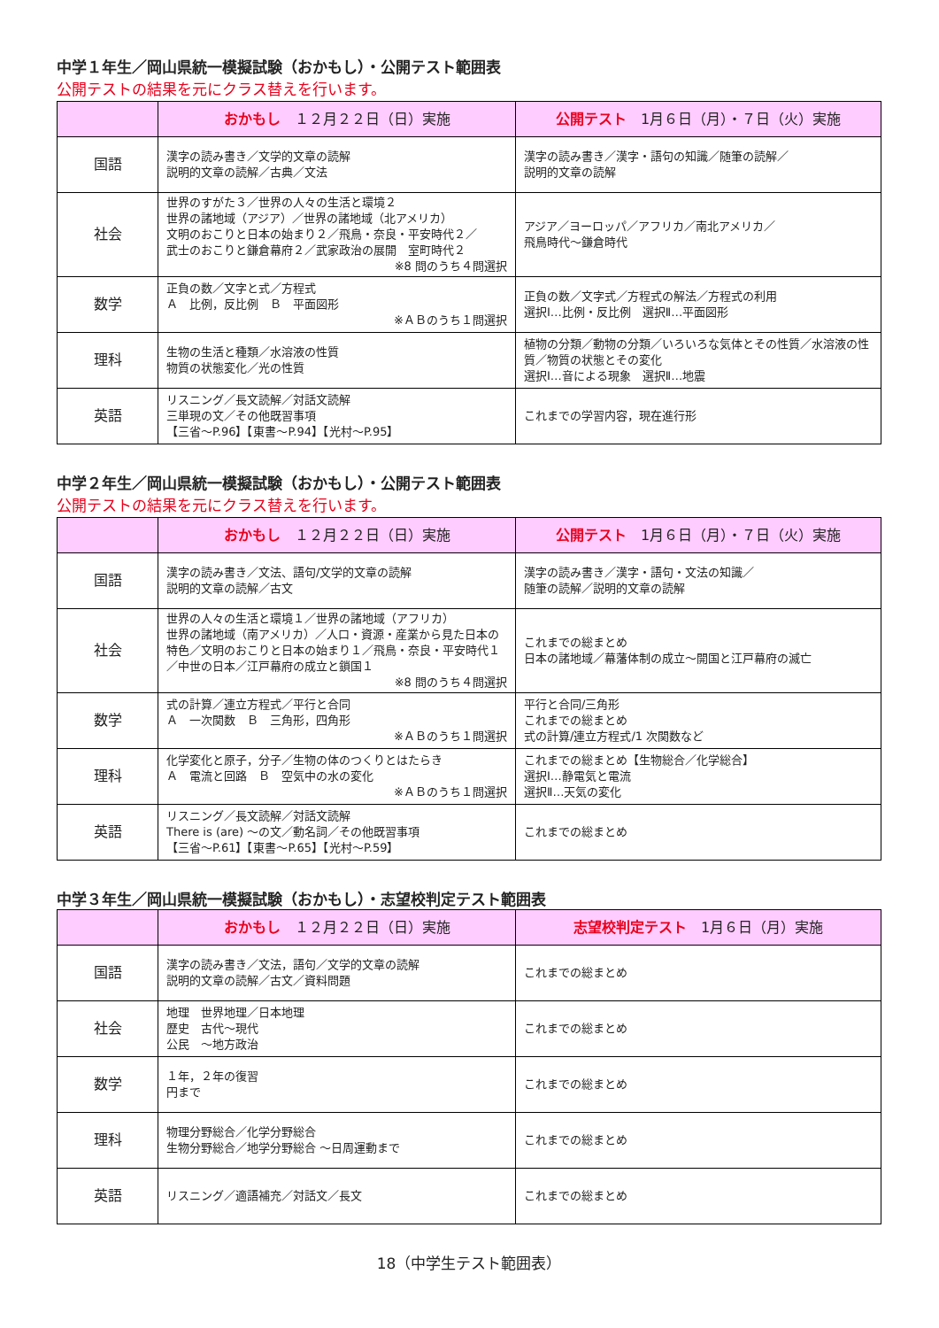中学１年生／岡山県統一模擬試験（おかもし）・公開テスト範囲表
公開テストの結果を元にクラス替えを行います。
| | おかもし １２月２２日（日）実施 | 公開テスト 1月６日（月）・７日（火）実施 |
| --- | --- | --- |
| 国語 | 漢字の読み書き／文学的文章の読解 説明的文章の読解／古典／文法 | 漢字の読み書き／漢字・語句の知識／随筆の読解／ 説明的文章の読解 |
| 社会 | 世界のすがた３／世界の人々の生活と環境２ 世界の諸地域（アジア）／世界の諸地域（北アメリカ） 文明のおこりと日本の始まり２／飛鳥・奈良・平安時代２／ 武士のおこりと鎌倉幕府２／武家政治の展開 室町時代２ ※8 問のうち４問選択 | アジア／ヨーロッパ／アフリカ／南北アメリカ／ 飛鳥時代～鎌倉時代 |
| 数学 | 正負の数／文字と式／方程式 Ａ 比例，反比例 Ｂ 平面図形 ※ＡＢのうち１問選択 | 正負の数／文字式／方程式の解法／方程式の利用 選択Ⅰ…比例・反比例 選択Ⅱ…平面図形 |
| 理科 | 生物の生活と種類／水溶液の性質 物質の状態変化／光の性質 | 植物の分類／動物の分類／いろいろな気体とその性質／水溶液の性質／物質の状態とその変化 選択Ⅰ…音による現象 選択Ⅱ…地震 |
| 英語 | リスニング／長文読解／対話文読解 三単現の文／その他既習事項 【三省～P.96】【東書～P.94】【光村～P.95】 | これまでの学習内容，現在進行形 |
中学２年生／岡山県統一模擬試験（おかもし）・公開テスト範囲表
公開テストの結果を元にクラス替えを行います。
| | おかもし １２月２２日（日）実施 | 公開テスト 1月６日（月）・７日（火）実施 |
| --- | --- | --- |
| 国語 | 漢字の読み書き／文法、語句/文学的文章の読解 説明的文章の読解／古文 | 漢字の読み書き／漢字・語句・文法の知識／ 随筆の読解／説明的文章の読解 |
| 社会 | 世界の人々の生活と環境１／世界の諸地域（アフリカ） 世界の諸地域（南アメリカ）／人口・資源・産業から見た日本の特色／文明のおこりと日本の始まり１／飛鳥・奈良・平安時代１／中世の日本／江戸幕府の成立と鎖国１ ※8 問のうち４問選択 | これまでの総まとめ 日本の諸地域／幕藩体制の成立～開国と江戸幕府の滅亡 |
| 数学 | 式の計算／連立方程式／平行と合同 Ａ 一次関数 Ｂ 三角形，四角形 ※ＡＢのうち１問選択 | 平行と合同/三角形 これまでの総まとめ 式の計算/連立方程式/1 次関数など |
| 理科 | 化学変化と原子，分子／生物の体のつくりとはたらき Ａ 電流と回路 Ｂ 空気中の水の変化 ※ＡＢのうち１問選択 | これまでの総まとめ【生物総合／化学総合】 選択Ⅰ…静電気と電流 選択Ⅱ…天気の変化 |
| 英語 | リスニング／長文読解／対話文読解 There is (are) ～の文／動名詞／その他既習事項 【三省～P.61】【東書～P.65】【光村～P.59】 | これまでの総まとめ |
中学３年生／岡山県統一模擬試験（おかもし）・志望校判定テスト範囲表
| | おかもし １２月２２日（日）実施 | 志望校判定テスト 1月６日（月）実施 |
| --- | --- | --- |
| 国語 | 漢字の読み書き／文法，語句／文学的文章の読解 説明的文章の読解／古文／資料問題 | これまでの総まとめ |
| 社会 | 地理 世界地理／日本地理 歴史 古代～現代 公民 ～地方政治 | これまでの総まとめ |
| 数学 | １年，２年の復習 円まで | これまでの総まとめ |
| 理科 | 物理分野総合／化学分野総合 生物分野総合／地学分野総合 ～日周運動まで | これまでの総まとめ |
| 英語 | リスニング／適語補充／対話文／長文 | これまでの総まとめ |
18（中学生テスト範囲表）